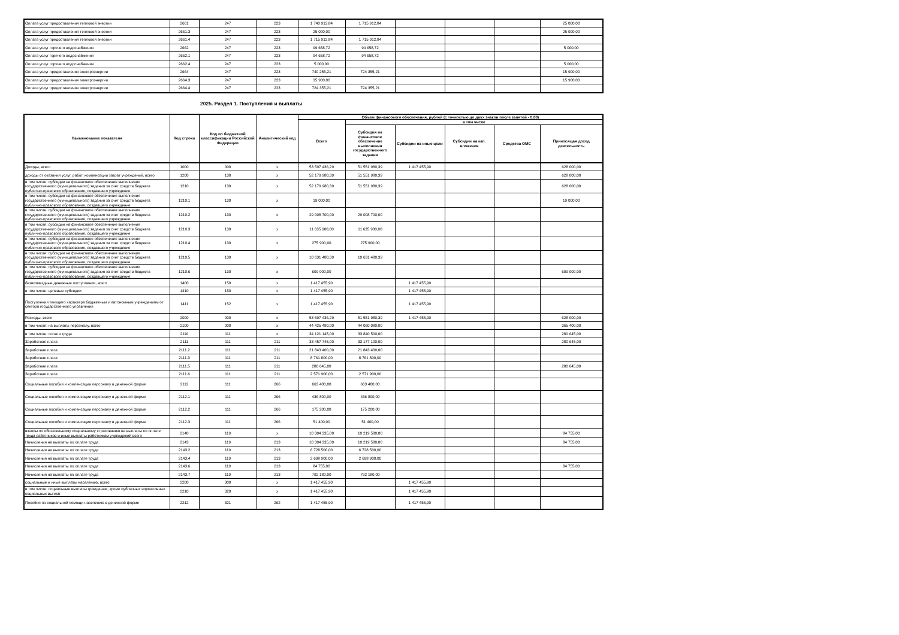| Оплата услуг предоставления тепловой энергии | 2661 | 247 | 223 | 1 740 912,84 | 1 715 912,84 | | | | 25 000,00 |
| Оплата услуг предоставления тепловой энергии | 2661.3 | 247 | 223 | 25 000,00 | | | | | 25 000,00 |
| Оплата услуг предоставления тепловой энергии | 2661.4 | 247 | 223 | 1 715 912,84 | 1 715 912,84 | | | | |
| Оплата услуг горячего водоснабжения | 2662 | 247 | 223 | 99 658,72 | 94 658,72 | | | | 5 000,00 |
| Оплата услуг горячего водоснабжения | 2662.1 | 247 | 223 | 94 658,72 | 94 658,72 | | | | |
| Оплата услуг горячего водоснабжения | 2662.4 | 247 | 223 | 5 000,00 | | | | | 5 000,00 |
| Оплата услуг предоставления электроэнергии | 2664 | 247 | 223 | 740 255,21 | 724 355,21 | | | | 15 900,00 |
| Оплата услуг предоставления электроэнергии | 2664.3 | 247 | 223 | 15 900,00 | | | | | 15 900,00 |
| Оплата услуг предоставления электроэнергии | 2664.4 | 247 | 223 | 724 355,21 | 724 355,21 | | | | |
2025. Раздел 1. Поступления и выплаты
| Наименование показателя | Код строки | Код по бюджетной классификации Российской Федерации | Аналитический код | Объем финансового обеспечения, рублей (с точностью до двух знаков после запятой - 0,00) | | | | | |
| --- | --- | --- | --- | --- | --- | --- | --- | --- | --- |
| | | | | Всего | в том числе | | | | |
| | | | | | Субсидия на финансовое обеспечение выполнения государственного задания | Субсидии на иные цели | Субсидии на кап. вложения | Средства ОМС | Приносящая доход деятельность |
| Доходы, всего | 1000 | 000 | x | 53 597 436,29 | 51 551 980,39 | 1 417 455,90 | | | 628 000,00 |
| доходы от оказания услуг, работ, компенсации затрат учреждений, всего | 1200 | 130 | x | 52 179 980,39 | 51 551 980,39 | | | | 628 000,00 |
| в том числе: субсидии на финансовое обеспечение выполнения государственного (муниципального) задания за счет средств бюджета публично-правового образования, создавшего учреждение | 1210 | 130 | x | 52 179 980,39 | 51 551 980,39 | | | | 628 000,00 |
| в том числе: субсидии на финансовое обеспечение выполнения государственного (муниципального) задания за счет средств бюджета публично-правового образования, создавшего учреждение | 1210.1 | 130 | x | 19 000,00 | | | | | 19 000,00 |
| в том числе: субсидии на финансовое обеспечение выполнения государственного (муниципального) задания за счет средств бюджета публично-правового образования, создавшего учреждение | 1210.2 | 130 | x | 29 008 700,00 | 29 008 700,00 | | | | |
| в том числе: субсидии на финансовое обеспечение выполнения государственного (муниципального) задания за счет средств бюджета публично-правового образования, создавшего учреждение | 1210.3 | 130 | x | 11 635 900,00 | 11 635 900,00 | | | | |
| в том числе: субсидии на финансовое обеспечение выполнения государственного (муниципального) задания за счет средств бюджета публично-правового образования, создавшего учреждение | 1210.4 | 130 | x | 275 900,00 | 275 900,00 | | | | |
| в том числе: субсидии на финансовое обеспечение выполнения государственного (муниципального) задания за счет средств бюджета публично-правового образования, создавшего учреждение | 1210.5 | 130 | x | 10 631 480,39 | 10 631 480,39 | | | | |
| в том числе: субсидии на финансовое обеспечение выполнения государственного (муниципального) задания за счет средств бюджета публично-правового образования, создавшего учреждение | 1210.6 | 130 | x | 609 000,00 | | | | | 609 000,00 |
| безвозмездные денежные поступления, всего | 1400 | 150 | x | 1 417 455,90 | | 1 417 455,90 | | | |
| в том числе: целевые субсидии | 1410 | 150 | x | 1 417 455,90 | | 1 417 455,90 | | | |
| Поступления текущего характера бюджетным и автономным учреждениям от сектора государственного управления | 1411 | 152 | x | 1 417 455,90 | | 1 417 455,90 | | | |
| Расходы, всего | 2000 | 000 | x | 53 597 436,29 | 51 551 980,39 | 1 417 455,90 | | | 628 000,00 |
| в том числе: на выплаты персоналу, всего | 2100 | 000 | x | 44 425 480,00 | 44 060 080,00 | | | | 365 400,00 |
| в том числе: оплата труда | 2110 | 111 | x | 34 121 145,00 | 33 840 500,00 | | | | 280 645,00 |
| Заработная плата | 2111 | 111 | 211 | 33 457 745,00 | 33 177 100,00 | | | | 280 645,00 |
| Заработная плата | 2111.2 | 111 | 211 | 21 843 400,00 | 21 843 400,00 | | | | |
| Заработная плата | 2111.3 | 111 | 211 | 8 761 800,00 | 8 761 800,00 | | | | |
| Заработная плата | 2111.5 | 111 | 211 | 280 645,00 | | | | | 280 645,00 |
| Заработная плата | 2111.6 | 111 | 211 | 2 571 900,00 | 2 571 900,00 | | | | |
| Социальные пособия и компенсации персоналу в денежной форме | 2112 | 111 | 266 | 663 400,00 | 663 400,00 | | | | |
| Социальные пособия и компенсации персоналу в денежной форме | 2112.1 | 111 | 266 | 436 800,00 | 436 800,00 | | | | |
| Социальные пособия и компенсации персоналу в денежной форме | 2112.2 | 111 | 266 | 175 200,00 | 175 200,00 | | | | |
| Социальные пособия и компенсации персоналу в денежной форме | 2112.3 | 111 | 266 | 51 400,00 | 51 400,00 | | | | |
| взносы по обязательному социальному страхованию на выплаты по оплате труда работников и иные выплаты работникам учреждений всего | 2140 | 119 | x | 10 304 335,00 | 10 219 580,00 | | | | 84 755,00 |
| Начисления на выплаты по оплате труда | 2143 | 119 | 213 | 10 304 335,00 | 10 219 580,00 | | | | 84 755,00 |
| Начисления на выплаты по оплате труда | 2143.2 | 119 | 213 | 6 728 500,00 | 6 728 500,00 | | | | |
| Начисления на выплаты по оплате труда | 2143.4 | 119 | 213 | 2 698 900,00 | 2 698 900,00 | | | | |
| Начисления на выплаты по оплате труда | 2143.6 | 119 | 213 | 84 755,00 | | | | | 84 755,00 |
| Начисления на выплаты по оплате труда | 2143.7 | 119 | 213 | 792 180,00 | 792 180,00 | | | | |
| социальные и иные выплаты населению, всего | 2200 | 300 | x | 1 417 455,90 | | 1 417 455,90 | | | |
| в том числе: социальные выплаты гражданам, кроме публичных нормативных социальных выплат | 2210 | 320 | x | 1 417 455,90 | | 1 417 455,90 | | | |
| Пособия по социальной помощи населению в денежной форме | 2212 | 321 | 262 | 1 417 455,90 | | 1 417 455,90 | | | |